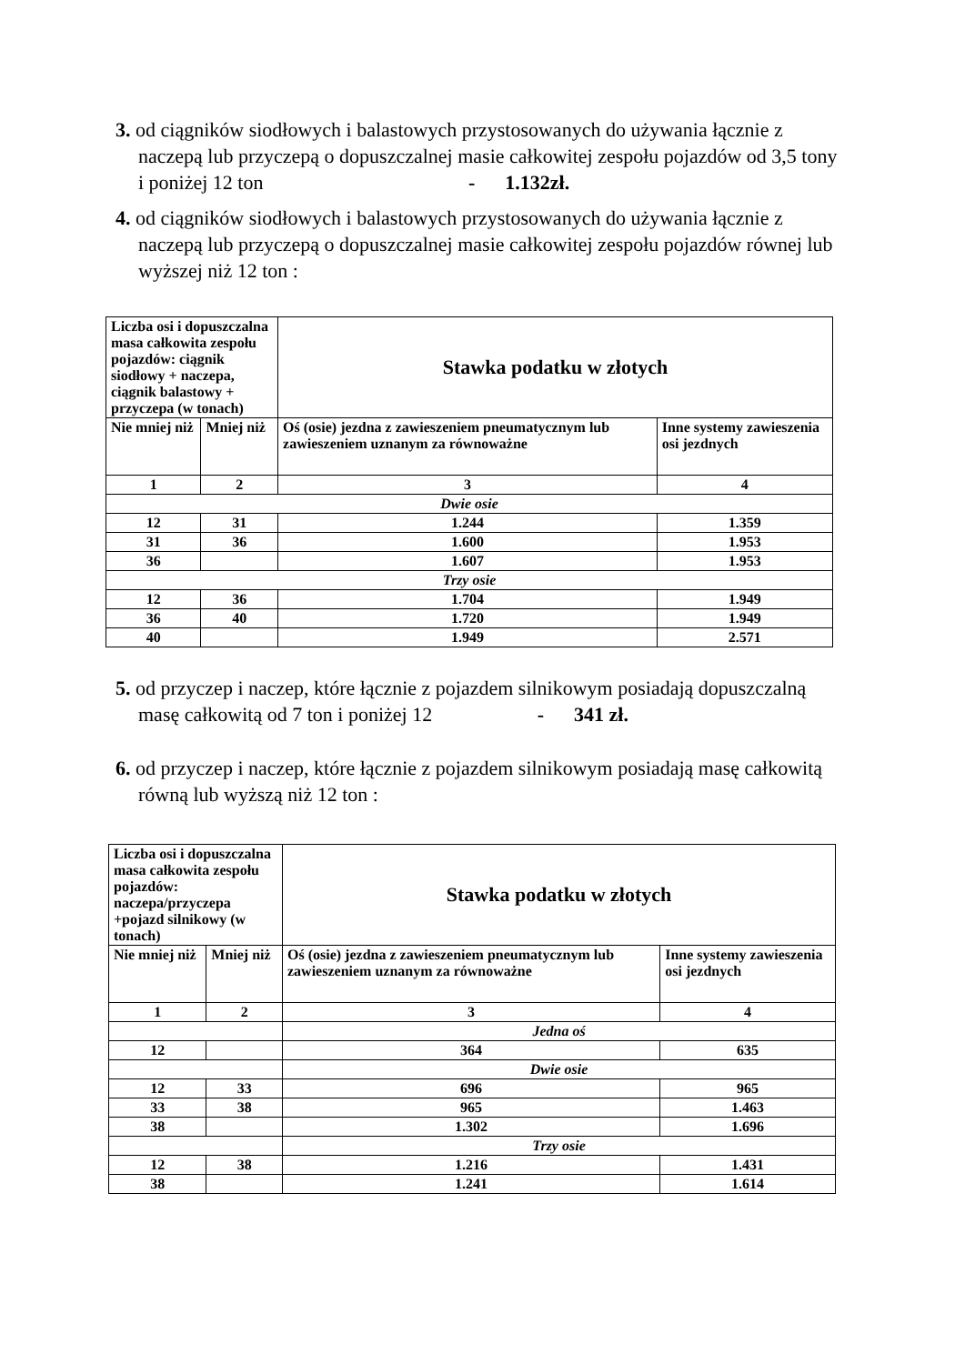3. od ciągników siodłowych i balastowych przystosowanych do używania łącznie z naczepą lub przyczepą o dopuszczalnej masie całkowitej zespołu pojazdów od 3,5 tony i poniżej 12 ton - 1.132zł.
4. od ciągników siodłowych i balastowych przystosowanych do używania łącznie z naczepą lub przyczepą o dopuszczalnej masie całkowitej zespołu pojazdów równej lub wyższej niż 12 ton :
| Liczba osi i dopuszczalna masa całkowita zespołu pojazdów: ciągnik siodłowy + naczepa, ciągnik balastowy + przyczepa (w tonach) | | Stawka podatku w złotych | |
| Nie mniej niż | Mniej niż | Oś (osie) jezdna z zawieszeniem pneumatycznym lub zawieszeniem uznanym za równoważne | Inne systemy zawieszenia osi jezdnych |
| 1 | 2 | 3 | 4 |
| Dwie osie | | | |
| 12 | 31 | 1.244 | 1.359 |
| 31 | 36 | 1.600 | 1.953 |
| 36 | | 1.607 | 1.953 |
| Trzy osie | | | |
| 12 | 36 | 1.704 | 1.949 |
| 36 | 40 | 1.720 | 1.949 |
| 40 | | 1.949 | 2.571 |
5. od przyczep i naczep, które łącznie z pojazdem silnikowym posiadają dopuszczalną masę całkowitą od 7 ton i poniżej 12 - 341 zł.
6. od przyczep i naczep, które łącznie z pojazdem silnikowym posiadają masę całkowitą równą lub wyższą niż 12 ton :
| Liczba osi i dopuszczalna masa całkowita zespołu pojazdów: naczepa/przyczepa +pojazd silnikowy (w tonach) | | Stawka podatku w złotych | |
| Nie mniej niż | Mniej niż | Oś (osie) jezdna z zawieszeniem pneumatycznym lub zawieszeniem uznanym za równoważne | Inne systemy zawieszenia osi jezdnych |
| 1 | 2 | 3 | 4 |
| | | Jedna oś | |
| 12 | | 364 | 635 |
| | | Dwie osie | |
| 12 | 33 | 696 | 965 |
| 33 | 38 | 965 | 1.463 |
| 38 | | 1.302 | 1.696 |
| | | Trzy osie | |
| 12 | 38 | 1.216 | 1.431 |
| 38 | | 1.241 | 1.614 |